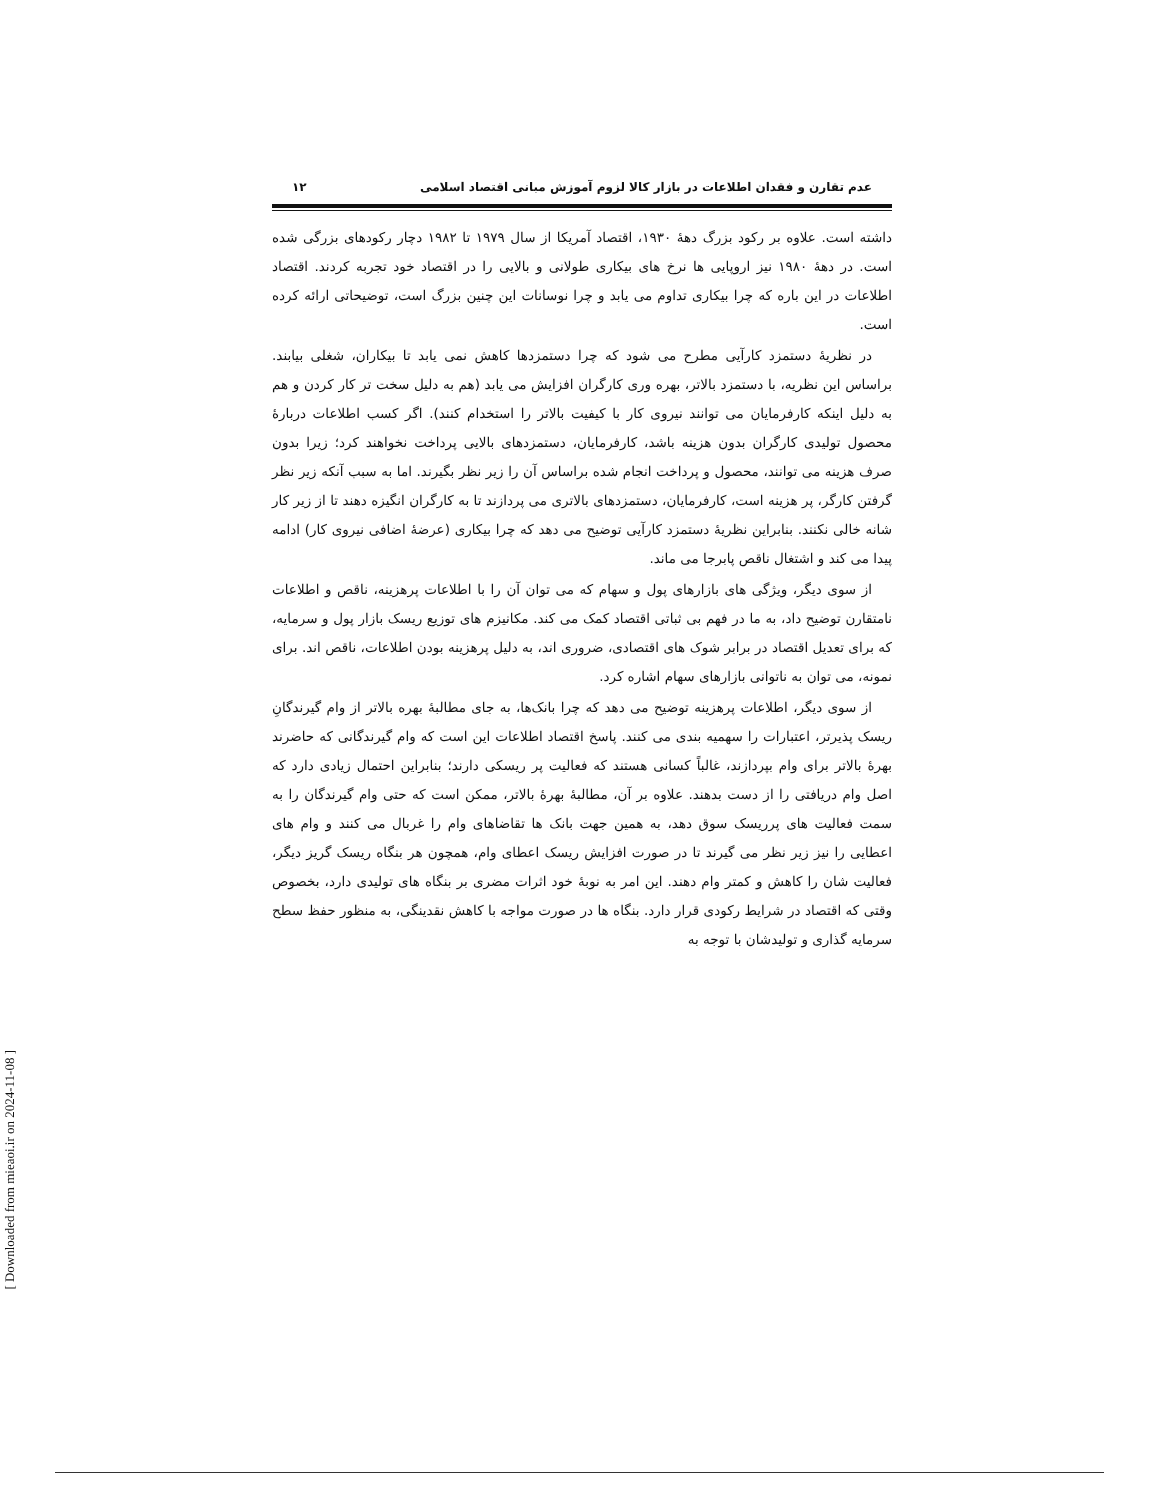عدم تقارن و فقدان اطلاعات در بازار کالا لزوم آموزش مبانی اقتصاد اسلامی ۱۲
داشته است. علاوه بر رکود بزرگ دهۀ ۱۹۳۰، اقتصاد آمریکا از سال ۱۹۷۹ تا ۱۹۸۲ دچار رکودهای بزرگی شده است. در دهۀ ۱۹۸۰ نیز اروپایی ها نرخ های بیکاری طولانی و بالایی را در اقتصاد خود تجربه کردند. اقتصاد اطلاعات در این باره که چرا بیکاری تداوم می یابد و چرا نوسانات این چنین بزرگ است، توضیحاتی ارائه کرده است.
در نظریۀ دستمزد کارآیی مطرح می شود که چرا دستمزدها کاهش نمی یابد تا بیکاران، شغلی بیابند. براساس این نظریه، با دستمزد بالاتر، بهره وری کارگران افزایش می یابد (هم به دلیل سخت تر کار کردن و هم به دلیل اینکه کارفرمایان می توانند نیروی کار با کیفیت بالاتر را استخدام کنند). اگر کسب اطلاعات دربارۀ محصول تولیدی کارگران بدون هزینه باشد، کارفرمایان، دستمزدهای بالایی پرداخت نخواهند کرد؛ زیرا بدون صرف هزینه می توانند، محصول و پرداخت انجام شده براساس آن را زیر نظر بگیرند. اما به سبب آنکه زیر نظر گرفتن کارگر، پر هزینه است، کارفرمایان، دستمزدهای بالاتری می پردازند تا به کارگران انگیزه دهند تا از زیر کار شانه خالی نکنند. بنابراین نظریۀ دستمزد کارآیی توضیح می دهد که چرا بیکاری (عرضۀ اضافی نیروی کار) ادامه پیدا می کند و اشتغال ناقص پابرجا می ماند.
از سوی دیگر، ویژگی های بازارهای پول و سهام که می توان آن را با اطلاعات پرهزینه، ناقص و اطلاعات نامتقارن توضیح داد، به ما در فهم بی ثباتی اقتصاد کمک می کند. مکانیزم های توزیع ریسک بازار پول و سرمایه، که برای تعدیل اقتصاد در برابر شوک های اقتصادی، ضروری اند، به دلیل پرهزینه بودن اطلاعات، ناقص اند. برای نمونه، می توان به ناتوانی بازارهای سهام اشاره کرد.
از سوی دیگر، اطلاعات پرهزینه توضیح می دهد که چرا بانک‌ها، به جای مطالبۀ بهره بالاتر از وام گیرندگانِ ریسک پذیرتر، اعتبارات را سهمیه بندی می کنند. پاسخ اقتصاد اطلاعات این است که وام گیرندگانی که حاضرند بهرۀ بالاتر برای وام بپردازند، غالباً کسانی هستند که فعالیت پر ریسکی دارند؛ بنابراین احتمال زیادی دارد که اصل وام دریافتی را از دست بدهند. علاوه بر آن، مطالبۀ بهرۀ بالاتر، ممکن است که حتی وام گیرندگان را به سمت فعالیت های پرریسک سوق دهد، به همین جهت بانک ها تقاضاهای وام را غربال می کنند و وام های اعطایی را نیز زیر نظر می گیرند تا در صورت افزایش ریسک اعطای وام، همچون هر بنگاه ریسک گریز دیگر، فعالیت شان را کاهش و کمتر وام دهند. این امر به نوبۀ خود اثرات مضری بر بنگاه های تولیدی دارد، بخصوص وقتی که اقتصاد در شرایط رکودی قرار دارد. بنگاه ها در صورت مواجه با کاهش نقدینگی، به منظور حفظ سطح سرمایه گذاری و تولیدشان با توجه به
[ Downloaded from mieaoi.ir on 2024-11-08 ]